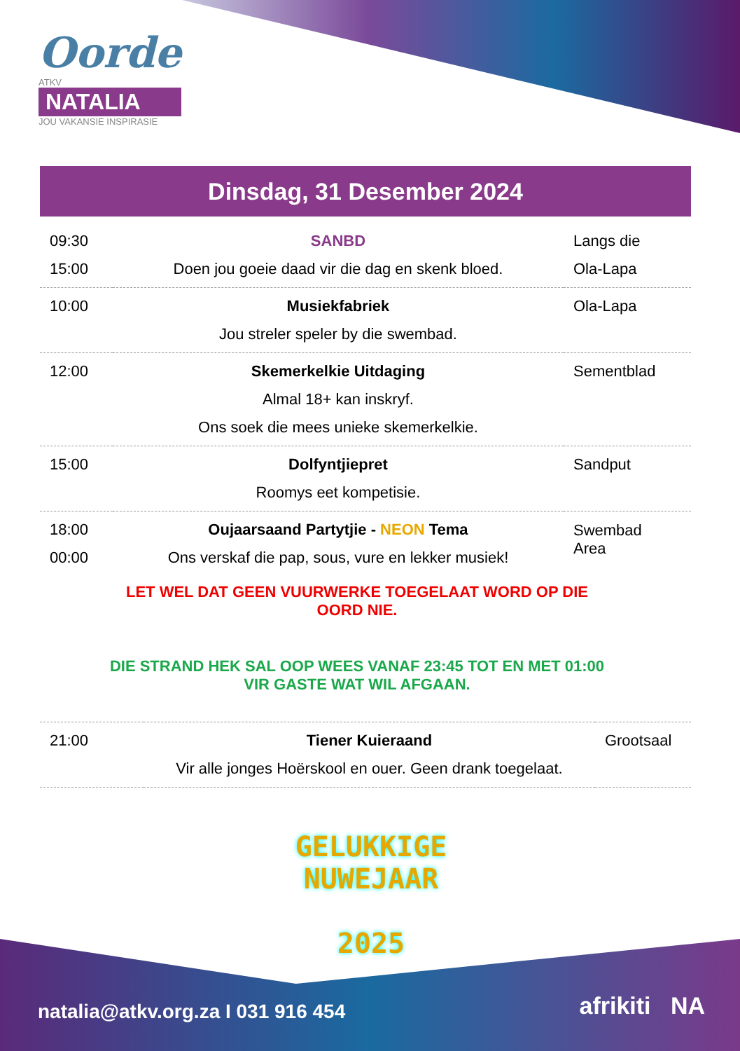Oorde
ATKV
NATALIA
JOU VAKANSIE INSPIRASIE
Dinsdag, 31 Desember 2024
| 09:30 15:00 | SANBD Doen jou goeie daad vir die dag en skenk bloed. | Langs die Ola-Lapa |
| 10:00 | Musiekfabriek Jou streler speler by die swembad. | Ola-Lapa |
| 12:00 | Skemerkelkie Uitdaging Almal 18+ kan inskryf. Ons soek die mees unieke skemerkelkie. | Sementblad |
| 15:00 | Dolfyntjiepret Roomys eet kompetisie. | Sandput |
| 18:00 00:00 | Oujaarsaand Partytjie - NEON Tema Ons verskaf die pap, sous, vure en lekker musiek! | Swembad Area |
LET WEL DAT GEEN VUURWERKE TOEGELAAT WORD OP DIE OORD NIE.
DIE STRAND HEK SAL OOP WEES VANAF 23:45 TOT EN MET 01:00 VIR GASTE WAT WIL AFGAAN.
| 21:00 | Tiener Kuieraand Vir alle jonges Hoërskool en ouer. Geen drank toegelaat. | Grootsaal |
GELUKKIGE
NUWEJAAR
2025
natalia@atkv.org.za I 031 916 454
afrikiti NA